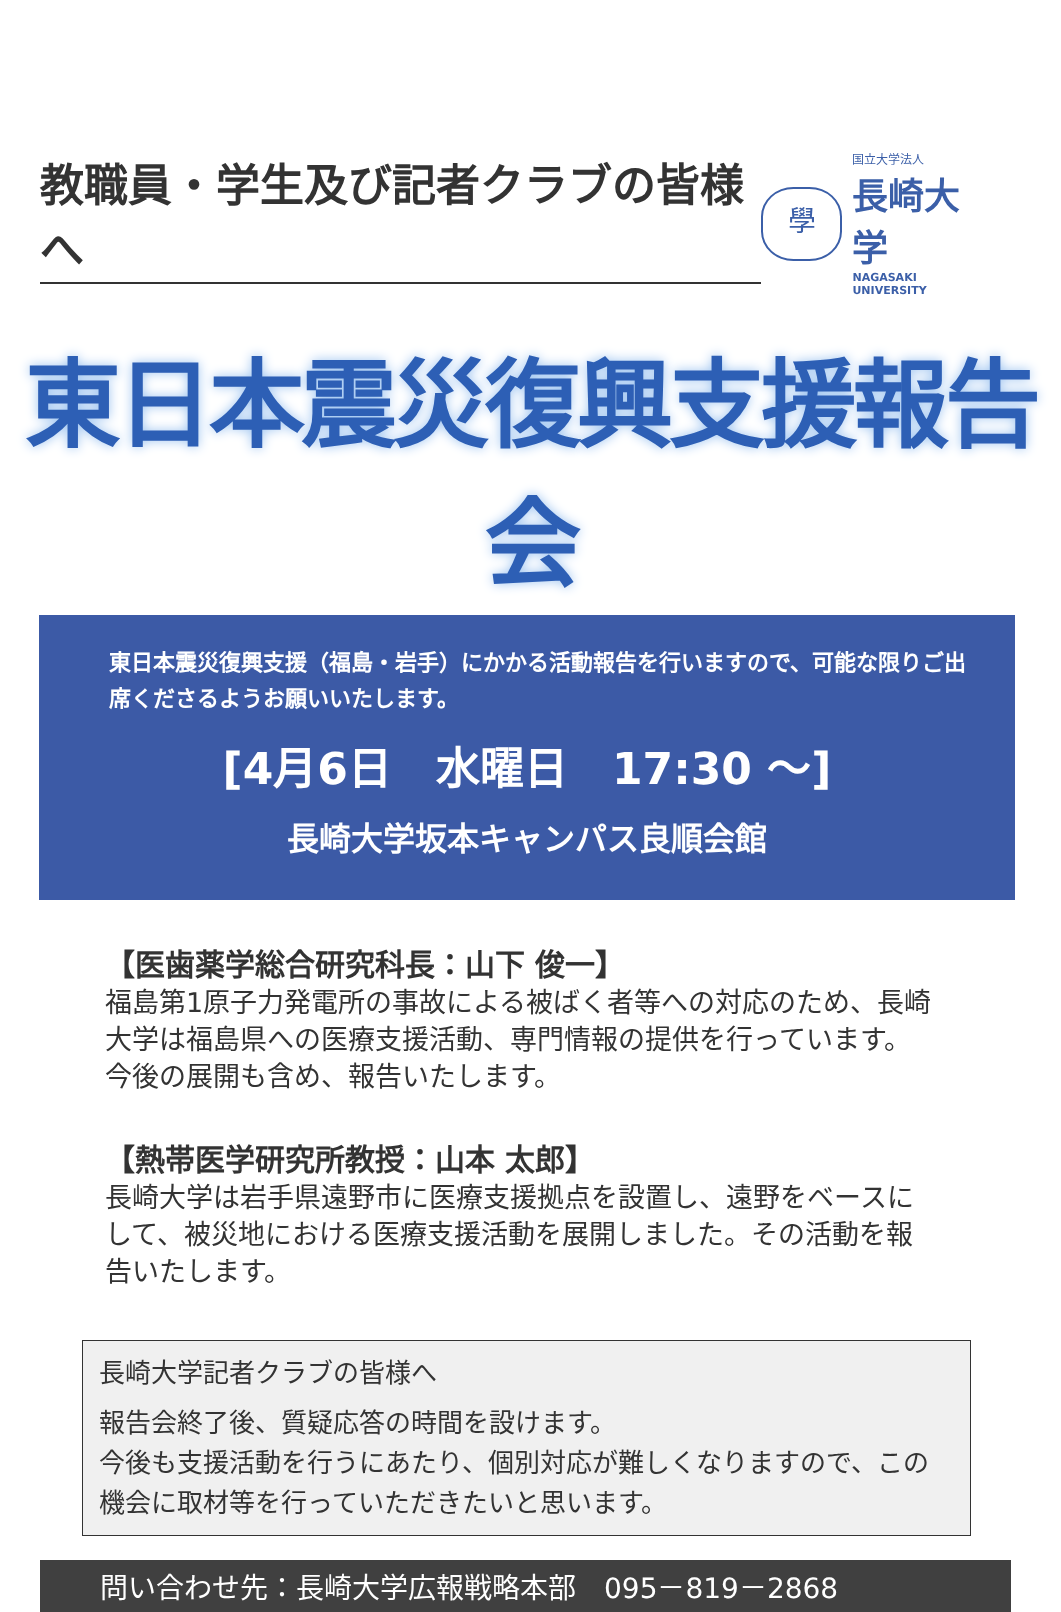教職員・学生及び記者クラブの皆様へ
學
国立大学法人
長崎大学
NAGASAKI UNIVERSITY
東日本震災復興支援報告会
東日本震災復興支援（福島・岩手）にかかる活動報告を行いますので、可能な限りご出席くださるようお願いいたします。
[4月6日　水曜日　17:30 ～]
長崎大学坂本キャンパス良順会館
【医歯薬学総合研究科長：山下 俊一】
福島第1原子力発電所の事故による被ばく者等への対応のため、長崎大学は福島県への医療支援活動、専門情報の提供を行っています。今後の展開も含め、報告いたします。
【熱帯医学研究所教授：山本 太郎】
長崎大学は岩手県遠野市に医療支援拠点を設置し、遠野をベースにして、被災地における医療支援活動を展開しました。その活動を報告いたします。
長崎大学記者クラブの皆様へ
報告会終了後、質疑応答の時間を設けます。
今後も支援活動を行うにあたり、個別対応が難しくなりますので、この機会に取材等を行っていただきたいと思います。
問い合わせ先：長崎大学広報戦略本部　095－819－2868